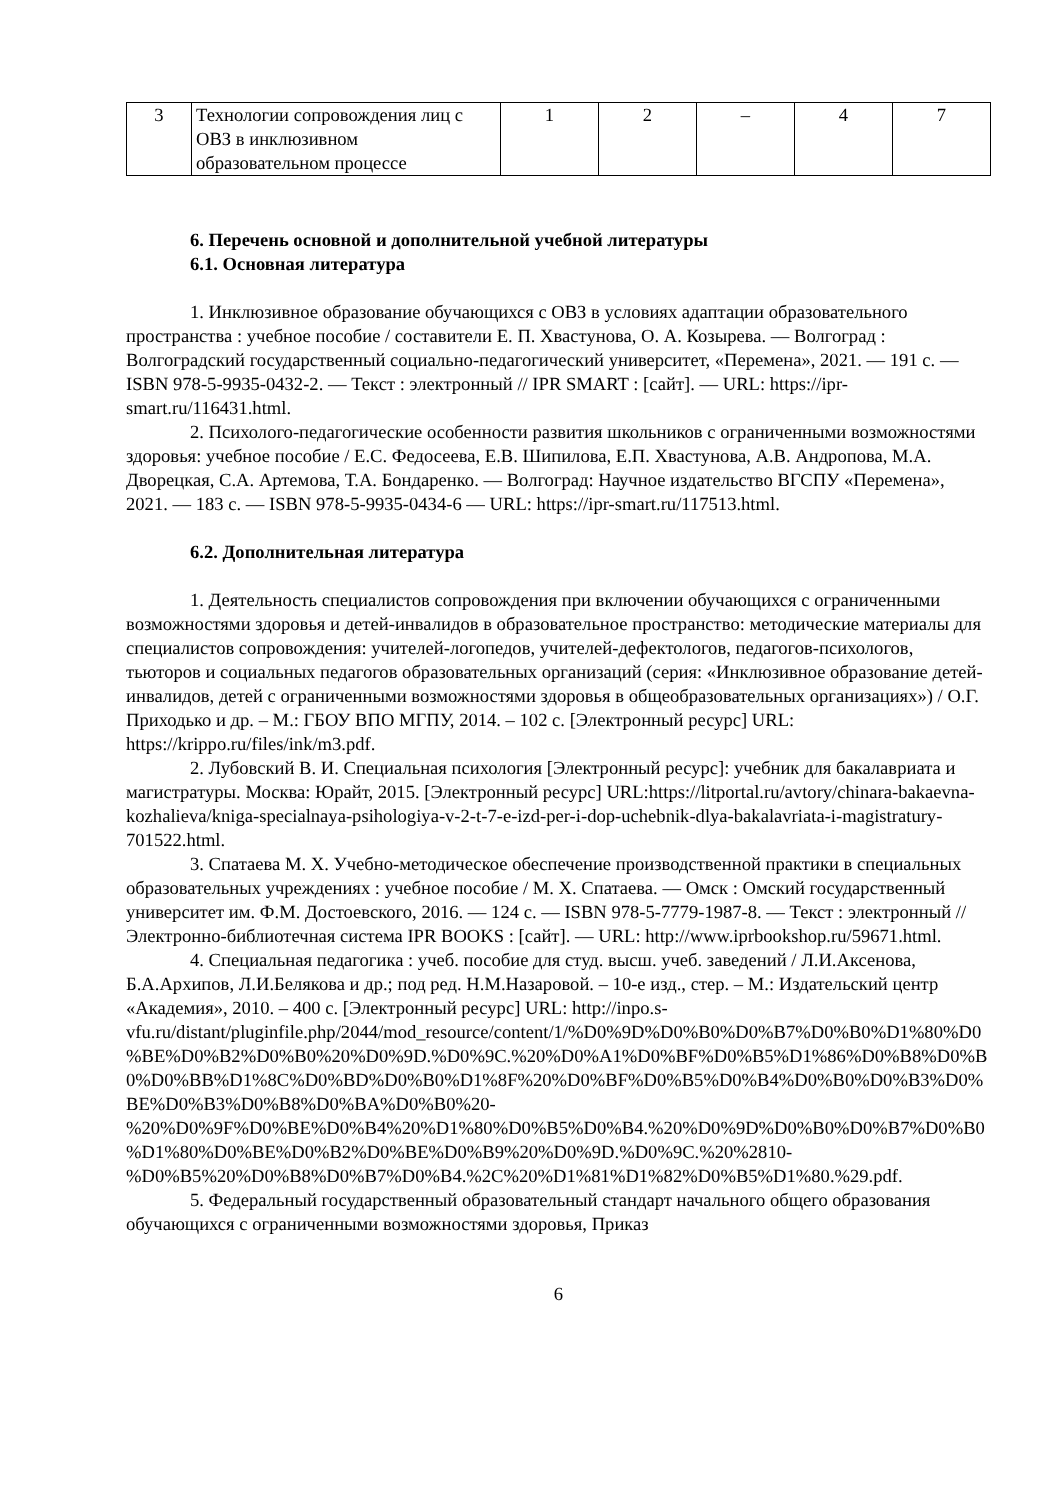| 3 | Технологии сопровождения лиц с ОВЗ в инклюзивном образовательном процессе | 1 | 2 | – | 4 | 7 |
6. Перечень основной и дополнительной учебной литературы
6.1. Основная литература
1. Инклюзивное образование обучающихся с ОВЗ в условиях адаптации образовательного пространства : учебное пособие / составители Е. П. Хвастунова, О. А. Козырева. — Волгоград : Волгоградский государственный социально-педагогический университет, «Перемена», 2021. — 191 c. — ISBN 978-5-9935-0432-2. — Текст : электронный // IPR SMART : [сайт]. — URL: https://ipr-smart.ru/116431.html.
2. Психолого-педагогические особенности развития школьников с ограниченными возможностями здоровья: учебное пособие / Е.С. Федосеева, Е.В. Шипилова, Е.П. Хвастунова, А.В. Андропова, М.А. Дворецкая, С.А. Артемова, Т.А. Бондаренко. — Волгоград: Научное издательство ВГСПУ «Перемена», 2021. — 183 c. — ISBN 978-5-9935-0434-6 — URL: https://ipr-smart.ru/117513.html.
6.2. Дополнительная литература
1. Деятельность специалистов сопровождения при включении обучающихся с ограниченными возможностями здоровья и детей-инвалидов в образовательное пространство: методические материалы для специалистов сопровождения: учителей-логопедов, учителей-дефектологов, педагогов-психологов, тьюторов и социальных педагогов образовательных организаций (серия: «Инклюзивное образование детей-инвалидов, детей с ограниченными возможностями здоровья в общеобразовательных организациях») / О.Г. Приходько и др. – М.: ГБОУ ВПО МГПУ, 2014. – 102 с. [Электронный ресурс] URL: https://krippo.ru/files/ink/m3.pdf.
2. Лубовский В. И. Специальная психология [Электронный ресурс]: учебник для бакалавриата и магистратуры. Москва: Юрайт, 2015. [Электронный ресурс] URL:https://litportal.ru/avtory/chinara-bakaevna-kozhalieva/kniga-specialnaya-psihologiya-v-2-t-7-e-izd-per-i-dop-uchebnik-dlya-bakalavriata-i-magistratury-701522.html.
3. Спатаева М. Х. Учебно-методическое обеспечение производственной практики в специальных образовательных учреждениях : учебное пособие / М. Х. Спатаева. — Омск : Омский государственный университет им. Ф.М. Достоевского, 2016. — 124 c. — ISBN 978-5-7779-1987-8. — Текст : электронный // Электронно-библиотечная система IPR BOOKS : [сайт]. — URL: http://www.iprbookshop.ru/59671.html.
4. Специальная педагогика : учеб. пособие для студ. высш. учеб. заведений / Л.И.Аксенова, Б.А.Архипов, Л.И.Белякова и др.; под ред. Н.М.Назаровой. – 10-е изд., стер. – М.: Издательский центр «Академия», 2010. – 400 с. [Электронный ресурс] URL: http://inpo.s-vfu.ru/distant/pluginfile.php/2044/mod_resource/content/1/%D0%9D%D0%B0%D0%B7%D0%B0%D1%80%D0%BE%D0%B2%D0%B0%20%D0%9D.%D0%9C.%20%D0%A1%D0%BF%D0%B5%D1%86%D0%B8%D0%B0%D0%BB%D1%8C%D0%BD%D0%B0%D1%8F%20%D0%BF%D0%B5%D0%B4%D0%B0%D0%B3%D0%BE%D0%B3%D0%B8%D0%BA%D0%B0%20-%20%D0%9F%D0%BE%D0%B4%20%D1%80%D0%B5%D0%B4.%20%D0%9D%D0%B0%D0%B7%D0%B0%D1%80%D0%BE%D0%B2%D0%BE%D0%B9%20%D0%9D.%D0%9C.%20%2810-%D0%B5%20%D0%B8%D0%B7%D0%B4.%2C%20%D1%81%D1%82%D0%B5%D1%80.%29.pdf.
5. Федеральный государственный образовательный стандарт начального общего образования обучающихся с ограниченными возможностями здоровья, Приказ
6